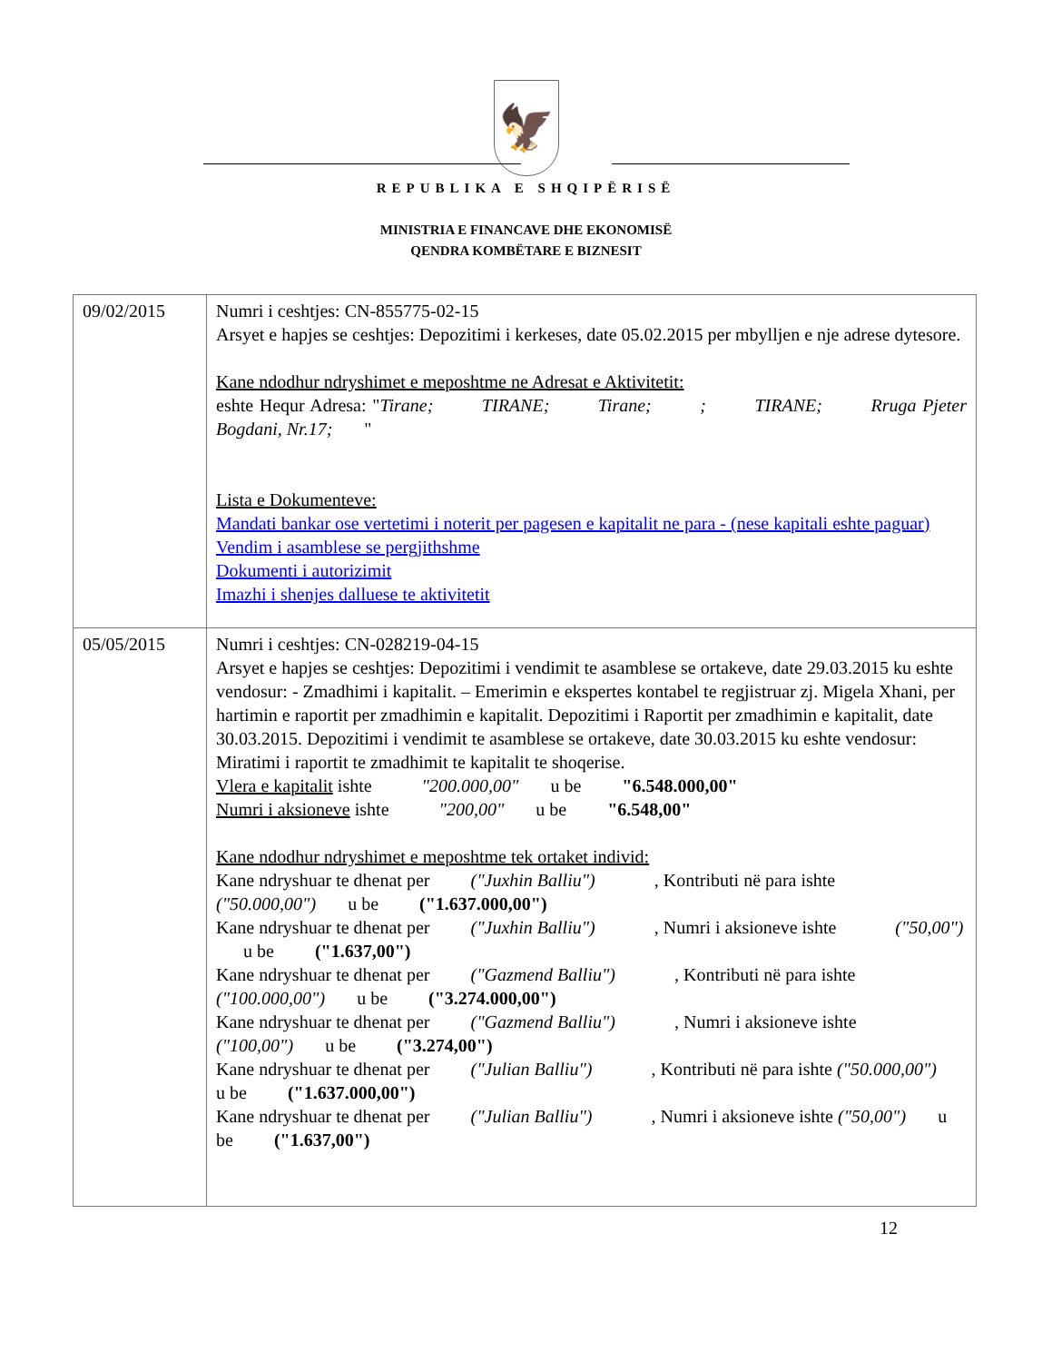🦅
REPUBLIKA E SHQIPËRISË
MINISTRIA E FINANCAVE DHE EKONOMISË
QENDRA KOMBËTARE E BIZNESIT
| 09/02/2015 | Numri i ceshtjes: CN-855775-02-15 Arsyet e hapjes se ceshtjes: Depozitimi i kerkeses, date 05.02.2015 per mbylljen e nje adrese dytesore. Kane ndodhur ndryshimet e meposhtme ne Adresat e Aktivitetit: eshte Hequr Adresa: " Tirane; TIRANE; Tirane; ; TIRANE; Rruga Pjeter Bogdani, Nr.17; " Lista e Dokumenteve: Mandati bankar ose vertetimi i noterit per pagesen e kapitalit ne para - (nese kapitali eshte paguar) Vendim i asamblese se pergjithshme Dokumenti i autorizimit Imazhi i shenjes dalluese te aktivitetit |
| 05/05/2015 | Numri i ceshtjes: CN-028219-04-15 Arsyet e hapjes se ceshtjes: Depozitimi i vendimit te asamblese se ortakeve, date 29.03.2015 ku eshte vendosur: - Zmadhimi i kapitalit. – Emerimin e ekspertes kontabel te regjistruar zj. Migela Xhani, per hartimin e raportit per zmadhimin e kapitalit. Depozitimi i Raportit per zmadhimin e kapitalit, date 30.03.2015. Depozitimi i vendimit te asamblese se ortakeve, date 30.03.2015 ku eshte vendosur: Miratimi i raportit te zmadhimit te kapitalit te shoqerise. Vlera e kapitalit ishte "200.000,00" u be "6.548.000,00" Numri i aksioneve ishte "200,00" u be "6.548,00" Kane ndodhur ndryshimet e meposhtme tek ortaket individ: Kane ndryshuar te dhenat per ("Juxhin Balliu") , Kontributi në para ishte ("50.000,00") u be ("1.637.000,00") Kane ndryshuar te dhenat per ("Juxhin Balliu") , Numri i aksioneve ishte ("50,00") u be ("1.637,00") Kane ndryshuar te dhenat per ("Gazmend Balliu") , Kontributi në para ishte ("100.000,00") u be ("3.274.000,00") Kane ndryshuar te dhenat per ("Gazmend Balliu") , Numri i aksioneve ishte ("100,00") u be ("3.274,00") Kane ndryshuar te dhenat per ("Julian Balliu") , Kontributi në para ishte ("50.000,00") u be ("1.637.000,00") Kane ndryshuar te dhenat per ("Julian Balliu") , Numri i aksioneve ishte ("50,00") u be ("1.637,00") |
12